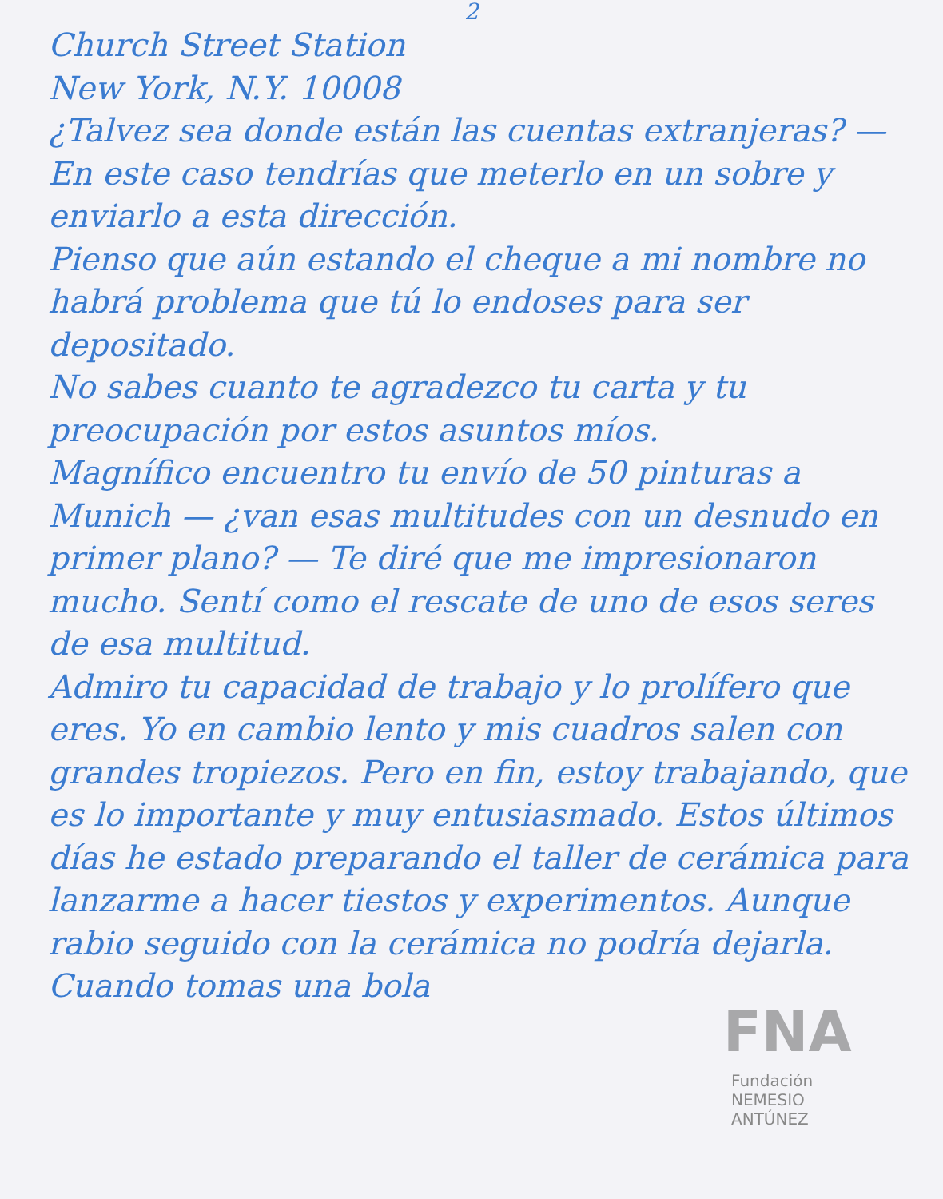2
Church Street Station
New York, N.Y. 10008
¿Talvez sea donde están las cuentas extranjeras? — En este caso tendrías que meterlo en un sobre y enviarlo a esta dirección.
Pienso que aún estando el cheque a mi nombre no habrá problema que tú lo endoses para ser depositado.
No sabes cuanto te agradezco tu carta y tu preocupación por estos asuntos míos.
Magnífico encuentro tu envío de 50 pinturas a Munich — ¿van esas multitudes con un desnudo en primer plano? — Te diré que me impresionaron mucho. Sentí como el rescate de uno de esos seres de esa multitud.
Admiro tu capacidad de trabajo y lo prolífero que eres. Yo en cambio lento y mis cuadros salen con grandes tropiezos. Pero en fin, estoy trabajando, que es lo importante y muy entusiasmado. Estos últimos días he estado preparando el taller de cerámica para lanzarme a hacer tiestos y experimentos. Aunque rabio seguido con la cerámica no podría dejarla. Cuando tomas una bola
FNA
Fundación
NEMESIO
ANTÚNEZ